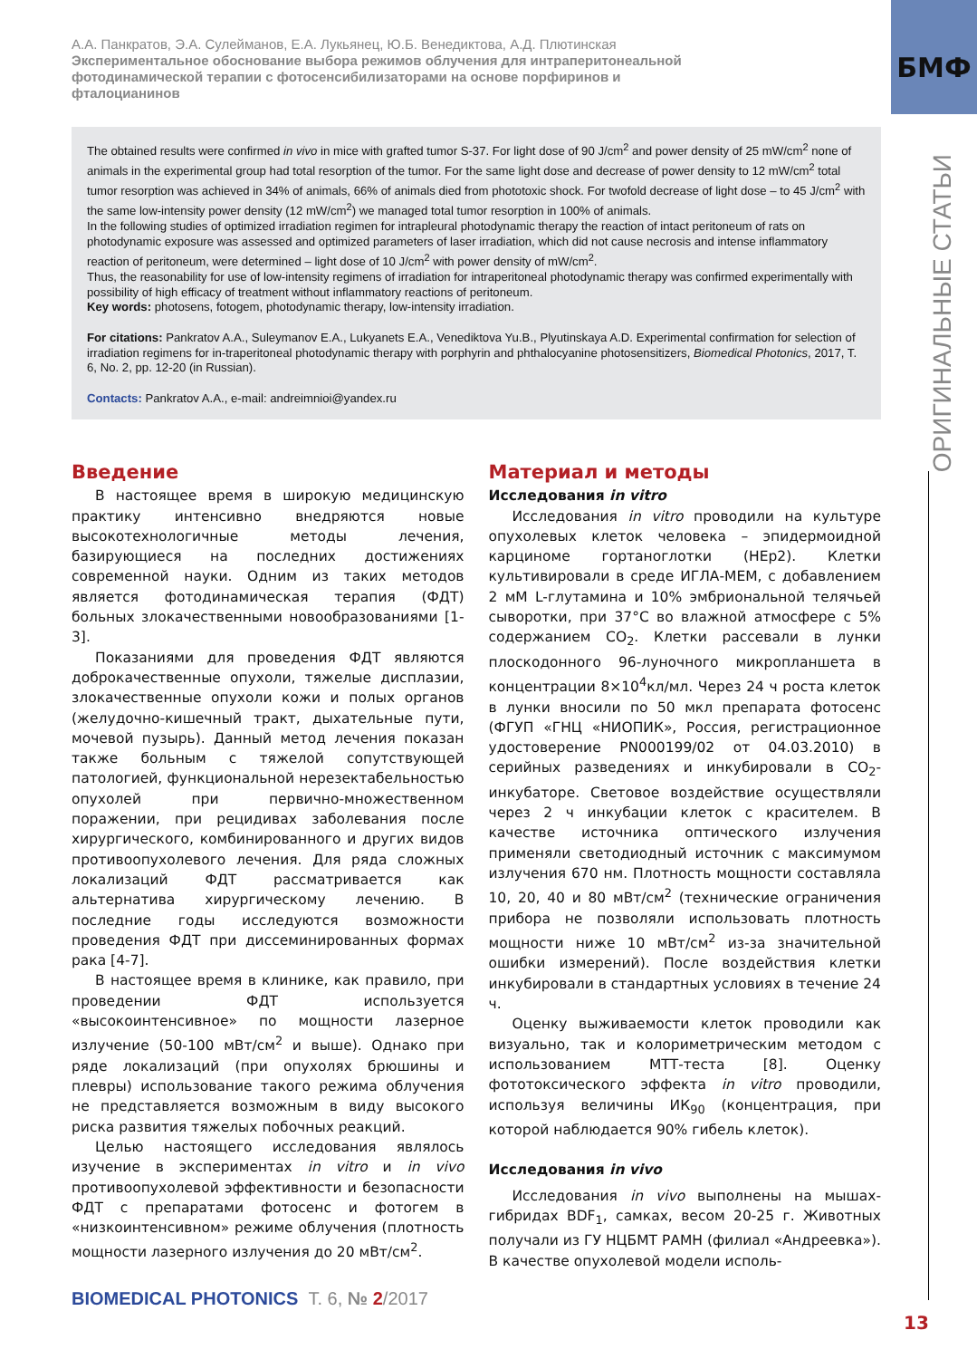А.А. Панкратов, Э.А. Сулейманов, Е.А. Лукьянец, Ю.Б. Венедиктова, А.Д. Плютинская
Экспериментальное обоснование выбора режимов облучения для интраперитонеальной фотодинамической терапии с фотосенсибилизаторами на основе порфиринов и фталоцианинов
БМФ
ОРИГИНАЛЬНЫЕ СТАТЬИ
The obtained results were confirmed in vivo in mice with grafted tumor S-37. For light dose of 90 J/cm<sup>2</sup> and power density of 25 mW/cm<sup>2</sup> none of animals in the experimental group had total resorption of the tumor. For the same light dose and decrease of power density to 12 mW/cm<sup>2</sup> total tumor resorption was achieved in 34% of animals, 66% of animals died from phototoxic shock. For twofold decrease of light dose – to 45 J/cm<sup>2</sup> with the same low-intensity power density (12 mW/cm<sup>2</sup>) we managed total tumor resorption in 100% of animals.
In the following studies of optimized irradiation regimen for intrapleural photodynamic therapy the reaction of intact peritoneum of rats on photodynamic exposure was assessed and optimized parameters of laser irradiation, which did not cause necrosis and intense inflammatory reaction of peritoneum, were determined – light dose of 10 J/cm<sup>2</sup> with power density of mW/cm<sup>2</sup>.
Thus, the reasonability for use of low-intensity regimens of irradiation for intraperitoneal photodynamic therapy was confirmed experimentally with possibility of high efficacy of treatment without inflammatory reactions of peritoneum.
Key words: photosens, fotogem, photodynamic therapy, low-intensity irradiation.
For citations: Pankratov A.A., Suleymanov E.A., Lukyanets E.A., Venediktova Yu.B., Plyutinskaya A.D. Experimental confirmation for selection of irradiation regimens for in-traperitoneal photodynamic therapy with porphyrin and phthalocyanine photosensitizers, Biomedical Photonics, 2017, T. 6, No. 2, pp. 12-20 (in Russian).
Contacts: Pankratov A.A., e-mail: andreimnioi@yandex.ru
Введение
В настоящее время в широкую медицинскую практику интенсивно внедряются новые высокотехнологичные методы лечения, базирующиеся на последних достижениях современной науки. Одним из таких методов является фотодинамическая терапия (ФДТ) больных злокачественными новообразованиями [1-3].
Показаниями для проведения ФДТ являются доброкачественные опухоли, тяжелые дисплазии, злокачественные опухоли кожи и полых органов (желудочно-кишечный тракт, дыхательные пути, мочевой пузырь). Данный метод лечения показан также больным с тяжелой сопутствующей патологией, функциональной нерезектабельностью опухолей при первично-множественном поражении, при рецидивах заболевания после хирургического, комбинированного и других видов противоопухолевого лечения. Для ряда сложных локализаций ФДТ рассматривается как альтернатива хирургическому лечению. В последние годы исследуются возможности проведения ФДТ при диссеминированных формах рака [4-7].
В настоящее время в клинике, как правило, при проведении ФДТ используется «высокоинтенсивное» по мощности лазерное излучение (50-100 мВт/см<sup>2</sup> и выше). Однако при ряде локализаций (при опухолях брюшины и плевры) использование такого режима облучения не представляется возможным в виду высокого риска развития тяжелых побочных реакций.
Целью настоящего исследования являлось изучение в экспериментах in vitro и in vivo противоопухолевой эффективности и безопасности ФДТ с препаратами фотосенс и фотогем в «низкоинтенсивном» режиме облучения (плотность мощности лазерного излучения до 20 мВт/см<sup>2</sup>.
Материал и методы
Исследования in vitro
Исследования in vitro проводили на культуре опухолевых клеток человека – эпидермоидной карциноме гортаноглотки (НЕр2). Клетки культивировали в среде ИГЛА-МЕМ, с добавлением 2 мМ L-глутамина и 10% эмбриональной телячьей сыворотки, при 37°С во влажной атмосфере с 5% содержанием СО<sub>2</sub>. Клетки рассевали в лунки плоскодонного 96-луночного микропланшета в концентрации 8×10<sup>4</sup>кл/мл. Через 24 ч роста клеток в лунки вносили по 50 мкл препарата фотосенс (ФГУП «ГНЦ «НИОПИК», Россия, регистрационное удостоверение PN000199/02 от 04.03.2010) в серийных разведениях и инкубировали в СО<sub>2</sub>-инкубаторе. Световое воздействие осуществляли через 2 ч инкубации клеток с красителем. В качестве источника оптического излучения применяли светодиодный источник с максимумом излучения 670 нм. Плотность мощности составляла 10, 20, 40 и 80 мВт/см<sup>2</sup> (технические ограничения прибора не позволяли использовать плотность мощности ниже 10 мВт/см<sup>2</sup> из-за значительной ошибки измерений). После воздействия клетки инкубировали в стандартных условиях в течение 24 ч.
Оценку выживаемости клеток проводили как визуально, так и колориметрическим методом с использованием МТТ-теста [8]. Оценку фототоксического эффекта in vitro проводили, используя величины ИК<sub>90</sub> (концентрация, при которой наблюдается 90% гибель клеток).
Исследования in vivo
Исследования in vivo выполнены на мышах-гибридах BDF<sub>1</sub>, самках, весом 20-25 г. Животных получали из ГУ НЦБМТ РАМН (филиал «Андреевка»). В качестве опухолевой модели исполь-
BIOMEDICAL PHOTONICS Т. 6, № 2/2017
13